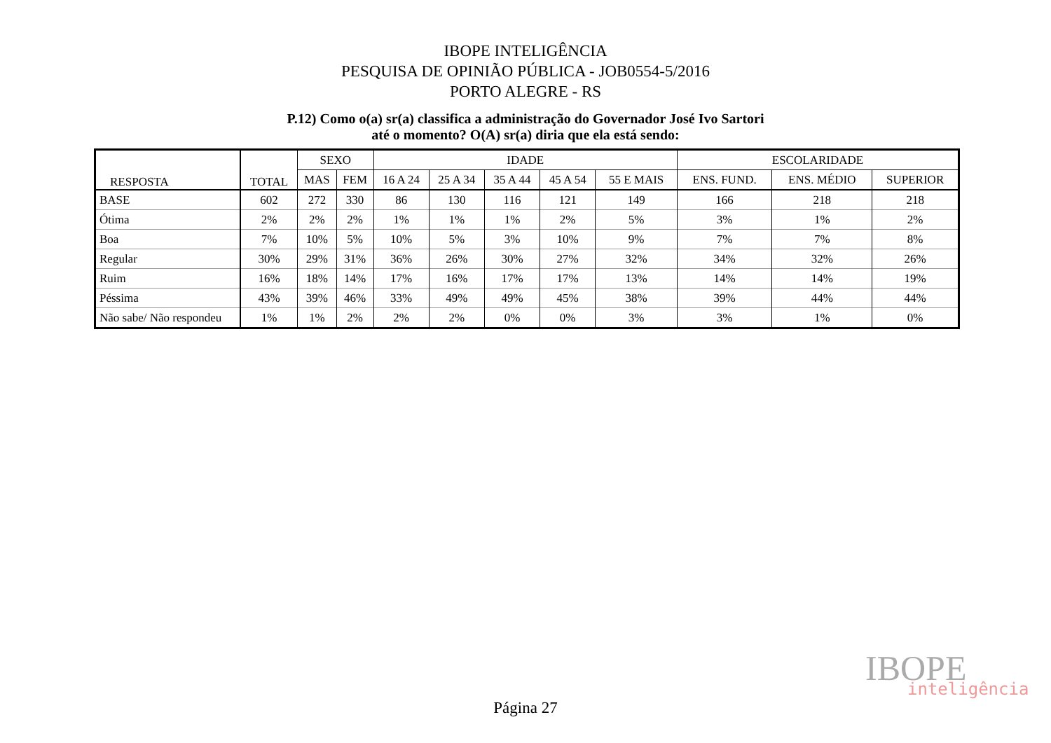IBOPE INTELIGÊNCIA
PESQUISA DE OPINIÃO PÚBLICA - JOB0554-5/2016
PORTO ALEGRE - RS
P.12) Como o(a) sr(a) classifica a administração do Governador José Ivo Sartori
até o momento? O(A) sr(a) diria que ela está sendo:
| RESPOSTA | TOTAL | SEXO | | IDADE | | | | | ESCOLARIDADE | | |
| --- | --- | --- | --- | --- | --- | --- | --- | --- | --- | --- | --- |
| | | MAS | FEM | 16 A 24 | 25 A 34 | 35 A 44 | 45 A 54 | 55 E MAIS | ENS. FUND. | ENS. MÉDIO | SUPERIOR |
| BASE | 602 | 272 | 330 | 86 | 130 | 116 | 121 | 149 | 166 | 218 | 218 |
| Ótima | 2% | 2% | 2% | 1% | 1% | 1% | 2% | 5% | 3% | 1% | 2% |
| Boa | 7% | 10% | 5% | 10% | 5% | 3% | 10% | 9% | 7% | 7% | 8% |
| Regular | 30% | 29% | 31% | 36% | 26% | 30% | 27% | 32% | 34% | 32% | 26% |
| Ruim | 16% | 18% | 14% | 17% | 16% | 17% | 17% | 13% | 14% | 14% | 19% |
| Péssima | 43% | 39% | 46% | 33% | 49% | 49% | 45% | 38% | 39% | 44% | 44% |
| Não sabe/ Não respondeu | 1% | 1% | 2% | 2% | 2% | 0% | 0% | 3% | 3% | 1% | 0% |
IBOPE inteligência
Página 27